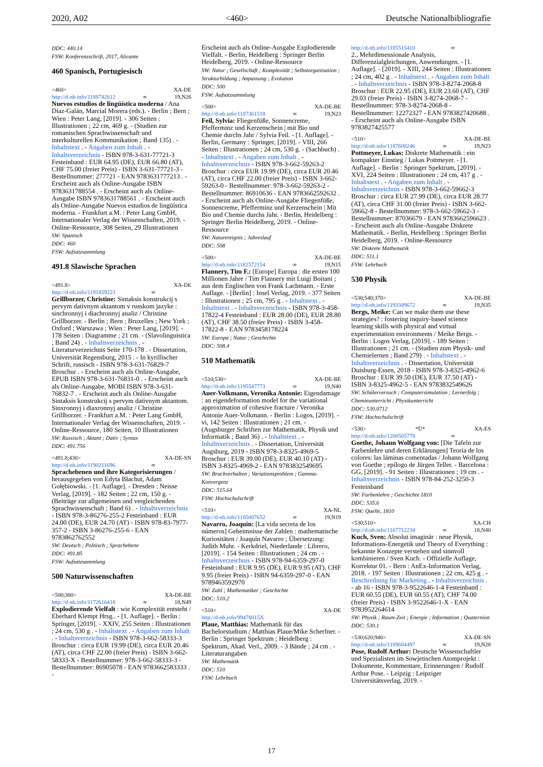2020, A02 <460> Deutsche Nationalbibliografie
DDC: 440.14
FSW: Konferenzschrift, 2017, Alicante
460 Spanisch, Portugiesisch
<460> XA-DE
http://d-nb.info/1188742612 ∞ 19,N26
Nuevos estudios de lingüística moderna / Ana Díaz-Galán, Marcial Morera (eds.). - Berlin ; Bern ; Wien : Peter Lang, [2019]. - 306 Seiten : Illustrationen ; 22 cm, 469 g. - (Studien zur romanischen Sprachwissenschaft und interkulturellen Kommunikation ; Band 135) . - Inhaltstext . - Angaben zum Inhalt . - Inhaltsverzeichnis - ISBN 978-3-631-77721-3 Festeinband : EUR 64.95 (DE), EUR 66.80 (AT), CHF 75.00 (freier Preis) - ISBN 3-631-77721-3 - Bestellnummer: 277721 - EAN 9783631777213 . - Erscheint auch als Online-Ausgabe ISBN 9783631788554 . - Erscheint auch als Online-Ausgabe ISBN 9783631788561 . - Erscheint auch als Online-Ausgabe Nuevos estudios de lingüística moderna. - Frankfurt a.M. : Peter Lang GmbH, Internationaler Verlag der Wissenschaften, 2019. - Online-Ressource, 308 Seiten, 29 Illustrationen
SW: Spanisch
DDC: 460
FSW: Aufsatzsammlung
491.8 Slawische Sprachen
<491.8> XA-DE
http://d-nb.info/1191859223 ∞
Grillborzer, Christine: Sintaksis konstrukcij s pervym dativnym aktantom v russkom jazyke : sinchronnyj i diachronnyj analiz / Christine Grillborzer. - Berlin ; Bern ; Bruxelles ; New York ; Oxford ; Warszawa ; Wien : Peter Lang, [2019]. - 178 Seiten : Diagramme ; 21 cm. - (Slavolinguistica ; Band 24) . - Inhaltsverzeichnis . - Literaturverzeichnis Seite 170-178 . - Dissertation, Universität Regensburg, 2015 . - In kyrillischer Schrift, russisch - ISBN 978-3-631-76829-7 Broschur . - Erscheint auch als Online-Ausgabe, EPUB ISBN 978-3-631-76831-0 . - Erscheint auch als Online-Ausgabe, MOBI ISBN 978-3-631-76832-7 . - Erscheint auch als Online-Ausgabe Sintaksis konstrukcij s pervym dativnym aktantom. Sinxronnyj i diaxronnyj analiz / Christine Grillborzer. - Frankfurt a.M. : Peter Lang GmbH, Internationaler Verlag der Wissenschaften, 2019. - Online-Ressource, 180 Seiten, 10 Illustrationen
SW: Russisch ; Aktant ; Dativ ; Syntax
DDC: 491.756
<491.8;430> XA-DE-SN
http://d-nb.info/1190211696 ∞
Sprachebenen und ihre Kategorisierungen / herausgegeben von Edyta Błachut, Adam Gołębiowski. - [1. Auflage]. - Dresden : Neisse Verlag, [2019]. - 182 Seiten ; 22 cm, 150 g. - (Beiträge zur allgemeinen und vergleichenden Sprachwissenschaft ; Band 6) . - Inhaltsverzeichnis - ISBN 978-3-86276-255-2 Festeinband : EUR 24.00 (DE), EUR 24.70 (AT) - ISBN 978-83-7977-357-2 - ISBN 3-86276-255-6 - EAN 9783862762552
SW: Deutsch ; Polnisch ; Sprachebene
DDC: 491.85
FSW: Aufsatzsammlung
500 Naturwissenschaften
<500;300> XA-DE-BE
http://d-nb.info/1172616418 ∞ 18,N49
Explodierende Vielfalt : wie Komplexität entsteht / Eberhard Klempt Hrsg.. - [1. Auflage]. - Berlin : Springer, [2019]. - XXIV, 255 Seiten : Illustrationen ; 24 cm, 530 g . - Inhaltstext . - Angaben zum Inhalt . - Inhaltsverzeichnis - ISBN 978-3-662-58333-3 Broschur : circa EUR 19.99 (DE), circa EUR 20.46 (AT), circa CHF 22.00 (freier Preis) - ISBN 3-662-58333-X - Bestellnummer: 978-3-662-58333-3 - Bestellnummer: 86905078 - EAN 9783662583333 . -
Erscheint auch als Online-Ausgabe Explodierende Vielfalt. - Berlin, Heidelberg : Springer Berlin Heidelberg, 2019. - Online-Ressource
SW: Natur ; Gesellschaft ; Komplexität ; Selbstorganisation ; Strukturbildung ; Anpassung ; Evolution
DDC: 500
FSW: Aufsatzsammlung
<500> XA-DE-BE
http://d-nb.info/1187361518 ∞ 19,N23
Feil, Sylvia: Fliegenfüße, Sonnencreme, Pfefferminz und Kerzenschein | mit Bio und Chemie durchs Jahr / Sylvia Feil. - [1. Auflage]. - Berlin, Germany : Springer, [2019]. - VIII, 266 Seiten : Illustrationen ; 24 cm, 530 g. - (Sachbuch) . - Inhaltstext . - Angaben zum Inhalt . - Inhaltsverzeichnis - ISBN 978-3-662-59263-2 Broschur : circa EUR 19.99 (DE), circa EUR 20.46 (AT), circa CHF 22.00 (freier Preis) - ISBN 3-662-59263-0 - Bestellnummer: 978-3-662-59263-2 - Bestellnummer: 86910636 - EAN 9783662592632 . - Erscheint auch als Online-Ausgabe Fliegenfüße, Sonnencreme, Pfefferminz und Kerzenschein | Mit Bio und Chemie durchs Jahr. - Berlin, Heidelberg : Springer Berlin Heidelberg, 2019. - Online-Ressource
SW: Naturereignis ; Jahreslauf
DDC: 508
<500> XA-DE-BE
http://d-nb.info/1182572154 ∞ 19,N15
Flannery, Tim F.: [Europe] Europa : die ersten 100 Millionen Jahre / Tim Flannery mit Luigi Boitani ; aus dem Englischen von Frank Lachmann. - Erste Auflage. - [Berlin] : Insel Verlag, 2019. - 377 Seiten : Illustrationen ; 25 cm, 795 g . - Inhaltstext . - Inhaltstext . - Inhaltsverzeichnis - ISBN 978-3-458-17822-4 Festeinband : EUR 28.00 (DE), EUR 28.80 (AT), CHF 38.50 (freier Preis) - ISBN 3-458-17822-8 - EAN 9783458178224
SW: Europa ; Natur ; Geschichte
DDC: 508.4
510 Mathematik
<510;530> XA-DE-BE
http://d-nb.info/1195547773 ∞ 19,N40
Auer-Volkmann, Veronika Antonie: Eigendamage : an eigendeformation model for the variational approximation of cohesive fracture / Veronika Antonie Auer-Volkmann. - Berlin : Logos, [2019]. - vi, 142 Seiten : Illustrationen ; 21 cm. - (Augsburger Schriften zur Mathematik, Physik und Informatik ; Band 36) . - Inhaltstext . - Inhaltsverzeichnis . - Dissertation, Universität Augsburg, 2019 - ISBN 978-3-8325-4969-5 Broschur : EUR 39.00 (DE), EUR 40.10 (AT) - ISBN 3-8325-4969-2 - EAN 9783832549695
SW: Bruchverhalten ; Variationsproblem ; Gamma-Konvergenz
DDC: 515.64
FSW: Hochschulschrift
<510> XA-NL
http://d-nb.info/1185007652 ∞ 19,N19
Navarro, Joaquín: [La vida secreta de los números] Geheimnisse der Zahlen : mathematische Kuriositäten / Joaquín Navarro ; Übersetzung: Judith Muhr. - Kerkdriel, Niederlande : Librero, [2019]. - 154 Seiten : Illustrationen ; 24 cm . - Inhaltsverzeichnis - ISBN 978-94-6359-297-0 Festeinband : EUR 9.95 (DE), EUR 9.95 (AT), CHF 9.95 (freier Preis) - ISBN 94-6359-297-0 - EAN 9789463592970
SW: Zahl ; Mathematiker ; Geschichte
DDC: 510.2
<510> XA-DE
http://d-nb.info/99478015X
Plaue, Matthias: Mathematik für das Bachelorstudium / Matthias Plaue/Mike Scherfner. - Berlin : Springer Spektrum ; Heidelberg : Spektrum, Akad. Verl., 2009. - 3 Bände ; 24 cm . - Literaturangaben
SW: Mathematik
DDC: 510
FSW: Lehrbuch
http://d-nb.info/1185515410 ∞
2., Mehrdimensionale Analysis, Differenzialgleichungen, Anwendungen. - [1. Auflage]. - [2019]. - XIII, 244 Seiten : Illustrationen ; 24 cm, 402 g . - Inhaltstext . - Angaben zum Inhalt . - Inhaltsverzeichnis - ISBN 978-3-8274-2068-8 Broschur : EUR 22.95 (DE), EUR 23.60 (AT), CHF 29.03 (freier Preis) - ISBN 3-8274-2068-7 - Bestellnummer: 978-3-8274-2068-8 - Bestellnummer: 12272327 - EAN 9783827420688 . - Erscheint auch als Online-Ausgabe ISBN 9783827425577
<510> XA-DE-BE
http://d-nb.info/1187608246 ∞ 19,N23
Pottmeyer, Lukas: Diskrete Mathematik : ein kompakter Einstieg / Lukas Pottmeyer. - [1. Auflage]. - Berlin : Springer Spektrum, [2019]. - XVI, 224 Seiten : Illustrationen ; 24 cm, 417 g . - Inhaltstext . - Angaben zum Inhalt . - Inhaltsverzeichnis - ISBN 978-3-662-59662-3 Broschur : circa EUR 27.99 (DE), circa EUR 28.77 (AT), circa CHF 31.00 (freier Preis) - ISBN 3-662-59662-8 - Bestellnummer: 978-3-662-59662-3 - Bestellnummer: 87036679 - EAN 9783662596623 . - Erscheint auch als Online-Ausgabe Diskrete Mathematik. - Berlin, Heidelberg : Springer Berlin Heidelberg, 2019. - Online-Ressource
SW: Diskrete Mathematik
DDC: 511.1
FSW: Lehrbuch
530 Physik
<530;540;370> XA-DE-BE
http://d-nb.info/1193349672 ∞ 19,N35
Bergs, Meike: Can we make them use these strategies? : fostering inquiry-based science learning skills with physical and virtual experimentation environments / Meike Bergs. - Berlin : Logos Verlag, [2019]. - 189 Seiten : Illustrationen ; 21 cm. - (Studien zum Physik- und Chemielernen ; Band 279) . - Inhaltstext . - Inhaltsverzeichnis . - Dissertation, Universität Duisburg-Essen, 2018 - ISBN 978-3-8325-4962-6 Broschur : EUR 39.50 (DE), EUR 37.50 (AT) - ISBN 3-8325-4962-5 - EAN 9783832549626
SW: Schülerversuch ; Computersimulation ; Lernerfolg ; Chemieunterricht ; Physikunterricht
DDC: 530.0712
FSW: Hochschulschrift
<530> *Ü* XA-ES
http://d-nb.info/1200505778 ∞
Goethe, Johann Wolfgang von: [Die Tafeln zur Farbenlehre und deren Erklärungen] Teoría de los colores: las láminas comentadas / Johann Wolfgang von Goethe ; epílogo de Jürgen Teller. - Barcelona : GG, [2019]. - 91 Seiten : Illustrationen ; 19 cm . - Inhaltsverzeichnis - ISBN 978-84-252-3250-3 Festeinband
SW: Farbenlehre ; Geschichte 1810
DDC: 535.6
FSW: Quelle, 1810
<530;510> XA-CH
http://d-nb.info/1167712234 ∞ 18,N40
Kuch, Sven: Absolut imaginär : neue Physik, Informations-Energetik und Theory of Everything : bekannte Konzepte verstehen und sinnvoll kombinieren / Sven Kuch. - Offizielle Auflage, Korrektur 01. - Bern : AnEx-Information Verlag, 2018. - 197 Seiten : Illustrationen ; 22 cm, 425 g . - Beschreibung für Marketing . - Inhaltsverzeichnis . - ab 16 - ISBN 978-3-9522646-1-4 Festeinband : EUR 60.55 (DE), EUR 60.55 (AT), CHF 74.00 (freier Preis) - ISBN 3-9522646-1-X - EAN 9783952264614
SW: Physik ; Raum-Zeit ; Energie ; Information ; Quaternion
DDC: 530.1
<530;620;940> XA-DE-SN
http://d-nb.info/1189684497 ∞ 19,N28
Pose, Rudolf Arthur: Deutsche Wissenschaftler und Spezialisten im Sowjetischen Atomprojekt : Dokumente, Kommentare, Erinnerungen / Rudolf Arthur Pose. - Leipzig : Leipziger Universitätsverlag, 2019. -
17